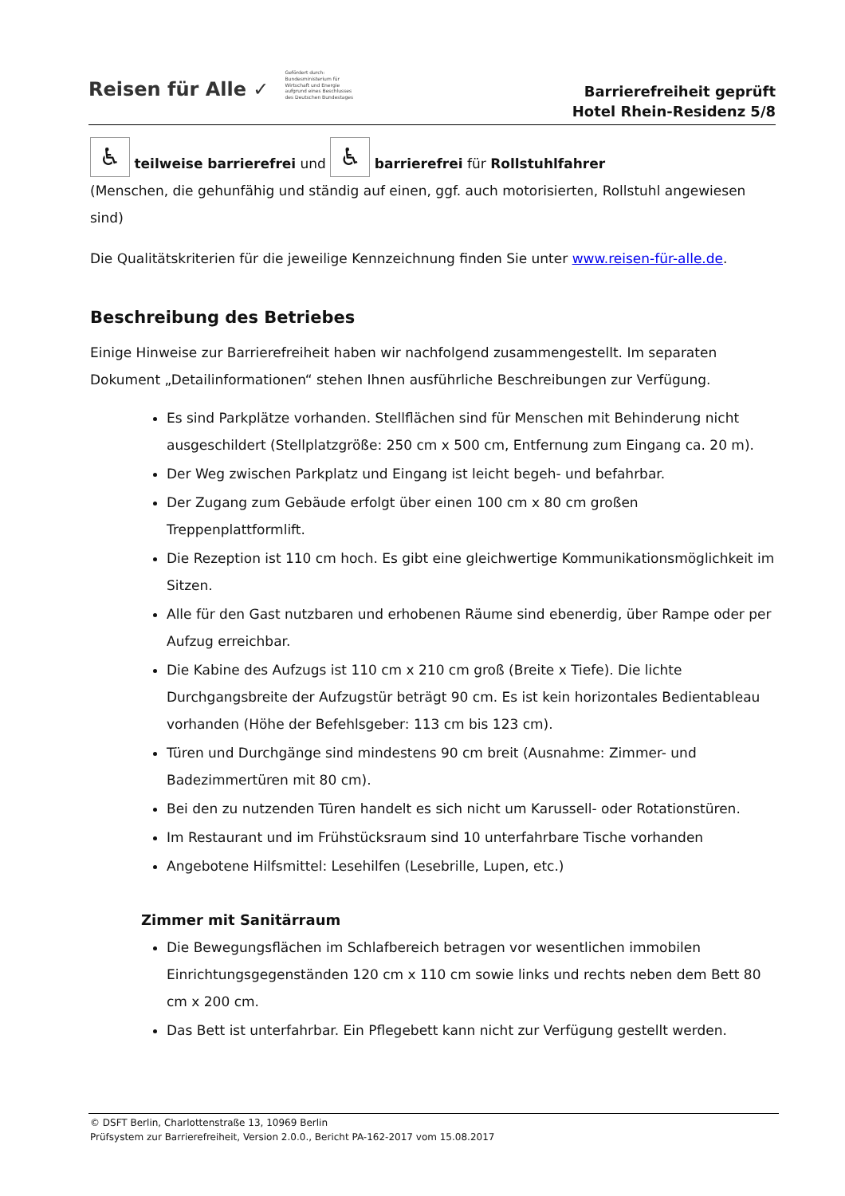Reisen für Alle ✓
Gefördert durch:
Bundesministerium für Wirtschaft und Energie
aufgrund eines Beschlusses des Deutschen Bundestages
Barrierefreiheit geprüft
Hotel Rhein-Residenz 5/8
♿ teilweise barrierefrei und ♿ barrierefrei für Rollstuhlfahrer
(Menschen, die gehunfähig und ständig auf einen, ggf. auch motorisierten, Rollstuhl angewiesen sind)
Die Qualitätskriterien für die jeweilige Kennzeichnung finden Sie unter www.reisen-für-alle.de.
Beschreibung des Betriebes
Einige Hinweise zur Barrierefreiheit haben wir nachfolgend zusammengestellt. Im separaten Dokument „Detailinformationen“ stehen Ihnen ausführliche Beschreibungen zur Verfügung.
Es sind Parkplätze vorhanden. Stellflächen sind für Menschen mit Behinderung nicht ausgeschildert (Stellplatzgröße: 250 cm x 500 cm, Entfernung zum Eingang ca. 20 m).
Der Weg zwischen Parkplatz und Eingang ist leicht begeh- und befahrbar.
Der Zugang zum Gebäude erfolgt über einen 100 cm x 80 cm großen Treppenplattformlift.
Die Rezeption ist 110 cm hoch. Es gibt eine gleichwertige Kommunikationsmöglichkeit im Sitzen.
Alle für den Gast nutzbaren und erhobenen Räume sind ebenerdig, über Rampe oder per Aufzug erreichbar.
Die Kabine des Aufzugs ist 110 cm x 210 cm groß (Breite x Tiefe). Die lichte Durchgangsbreite der Aufzugstür beträgt 90 cm. Es ist kein horizontales Bedientableau vorhanden (Höhe der Befehlsgeber: 113 cm bis 123 cm).
Türen und Durchgänge sind mindestens 90 cm breit (Ausnahme: Zimmer- und Badezimmertüren mit 80 cm).
Bei den zu nutzenden Türen handelt es sich nicht um Karussell- oder Rotationstüren.
Im Restaurant und im Frühstücksraum sind 10 unterfahrbare Tische vorhanden
Angebotene Hilfsmittel: Lesehilfen (Lesebrille, Lupen, etc.)
Zimmer mit Sanitärraum
Die Bewegungsflächen im Schlafbereich betragen vor wesentlichen immobilen Einrichtungsgegenständen 120 cm x 110 cm sowie links und rechts neben dem Bett 80 cm x 200 cm.
Das Bett ist unterfahrbar. Ein Pflegebett kann nicht zur Verfügung gestellt werden.
© DSFT Berlin, Charlottenstraße 13, 10969 Berlin
Prüfsystem zur Barrierefreiheit, Version 2.0.0., Bericht PA-162-2017 vom 15.08.2017